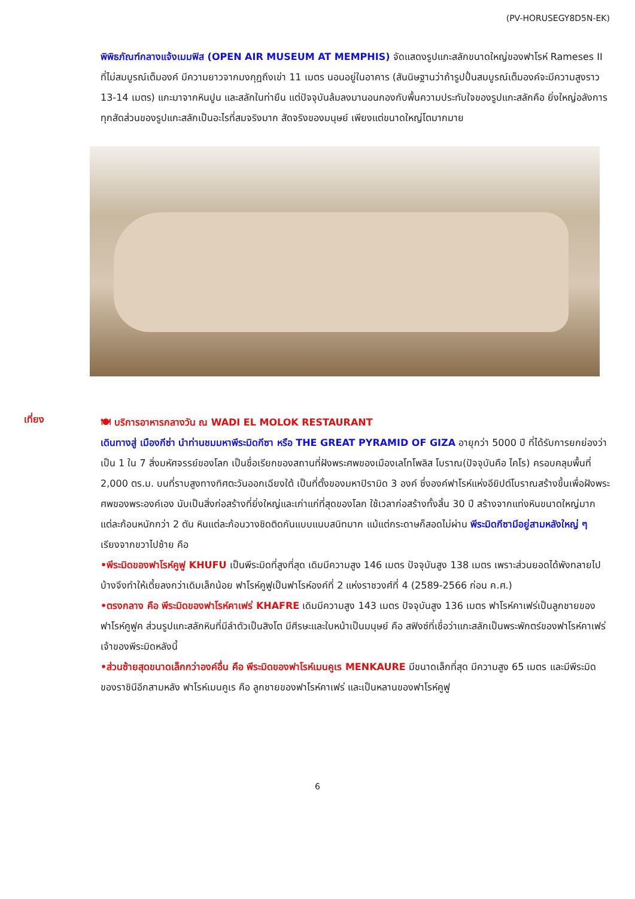(PV-HORUSEGY8D5N-EK)
พิพิธภัณฑ์กลางแจ้งเมมฟิส (OPEN AIR MUSEUM AT MEMPHIS) จัดแสดงรูปแกะสลักขนาดใหญ่ของฟาโรห์ Rameses II ที่ไม่สมบูรณ์เต็มองค์ มีความยาวจากมงกุฎถึงเข่า 11 เมตร นอนอยู่ในอาคาร (สันนิษฐานว่าถ้ารูปปั้นสมบูรณ์เต็มองค์จะมีความสูงราว 13-14 เมตร) แกะมาจากหินปูน และสลักในท่ายืน แต่ปัจจุบันล้มลงมานอนกองกับพื้นความประทับใจของรูปแกะสลักคือ ยิ่งใหญ่อลังการ ทุกสัดส่วนของรูปแกะสลักเป็นอะไรที่สมจริงมาก สัดจริงของมนุษย์ เพียงแต่ขนาดใหญ่โตมากมาย
เที่ยง
🍽 บริการอาหารกลางวัน ณ WADI EL MOLOK RESTAURANT
เดินทางสู่ เมืองกีซ่า นำท่านชมมหาพีระมิดกีซา หรือ THE GREAT PYRAMID OF GIZA อายุกว่า 5000 ปี ที่ได้รับการยกย่องว่าเป็น 1 ใน 7 สิ่งมหัศจรรย์ของโลก เป็นชื่อเรียกของสถานที่ฝังพระศพของเมืองเลโทโพลิส โบราณ(ปัจจุบันคือ ไคโร) ครอบคลุมพื้นที่ 2,000 ตร.ม. บนที่ราบสูงทางทิศตะวันออกเฉียงใต้ เป็นที่ตั้งของมหาปิรามิด 3 องค์ ซึ่งองค์ฟาโรห์แห่งอียิปต์โบราณสร้างขึ้นเพื่อฝังพระศพของพระองค์เอง นับเป็นสิ่งก่อสร้างที่ยิ่งใหญ่และเก่าแก่ที่สุดของโลก ใช้เวลาก่อสร้างทั้งสิ้น 30 ปี สร้างจากแท่งหินขนาดใหญ่มาก แต่ละก้อนหนักกว่า 2 ตัน หินแต่ละก้อนวางชิดติดกันแบบแนบสนิทมาก แม้แต่กระดาษก็สอดไม่ผ่าน พีระมิดกีซามีอยู่สามหลังใหญ่ ๆ เรียงจากขวาไปซ้าย คือ
•พีระมิดของฟาโรห์คูฟู KHUFU เป็นพีระมิดที่สูงที่สุด เดิมมีความสูง 146 เมตร ปัจจุบันสูง 138 เมตร เพราะส่วนยอดได้พังทลายไปบ้างจึงทำให้เตี้ยลงกว่าเดิมเล็กน้อย ฟาโรห์คูฟูเป็นฟาโรห์องค์ที่ 2 แห่งราชวงศ์ที่ 4 (2589-2566 ก่อน ค.ศ.)
•ตรงกลาง คือ พีระมิดของฟาโรห์คาเฟร่ KHAFRE เดิมมีความสูง 143 เมตร ปัจจุบันสูง 136 เมตร ฟาโรห์คาเฟร่เป็นลูกชายของฟาโรห์คูฟูค ส่วนรูปแกะสลักหินที่มีลำตัวเป็นสิงโต มีศีรษะและใบหน้าเป็นมนุษย์ คือ สฟิงซ์ที่เชื่อว่าแกะสลักเป็นพระพักตร์ของฟาโรห์คาเฟร่เจ้าของพีระมิดหลังนี้
•ส่วนซ้ายสุดขนาดเล็กกว่าองค์อื่น คือ พีระมิดของฟาโรห์เมนคูเร MENKAURE มีขนาดเล็กที่สุด มีความสูง 65 เมตร และมีพีระมิดของราชินีอีกสามหลัง ฟาโรห์เมนคูเร คือ ลูกชายของฟาโรห์คาเฟร่ และเป็นหลานของฟาโรห์คูฟู
6